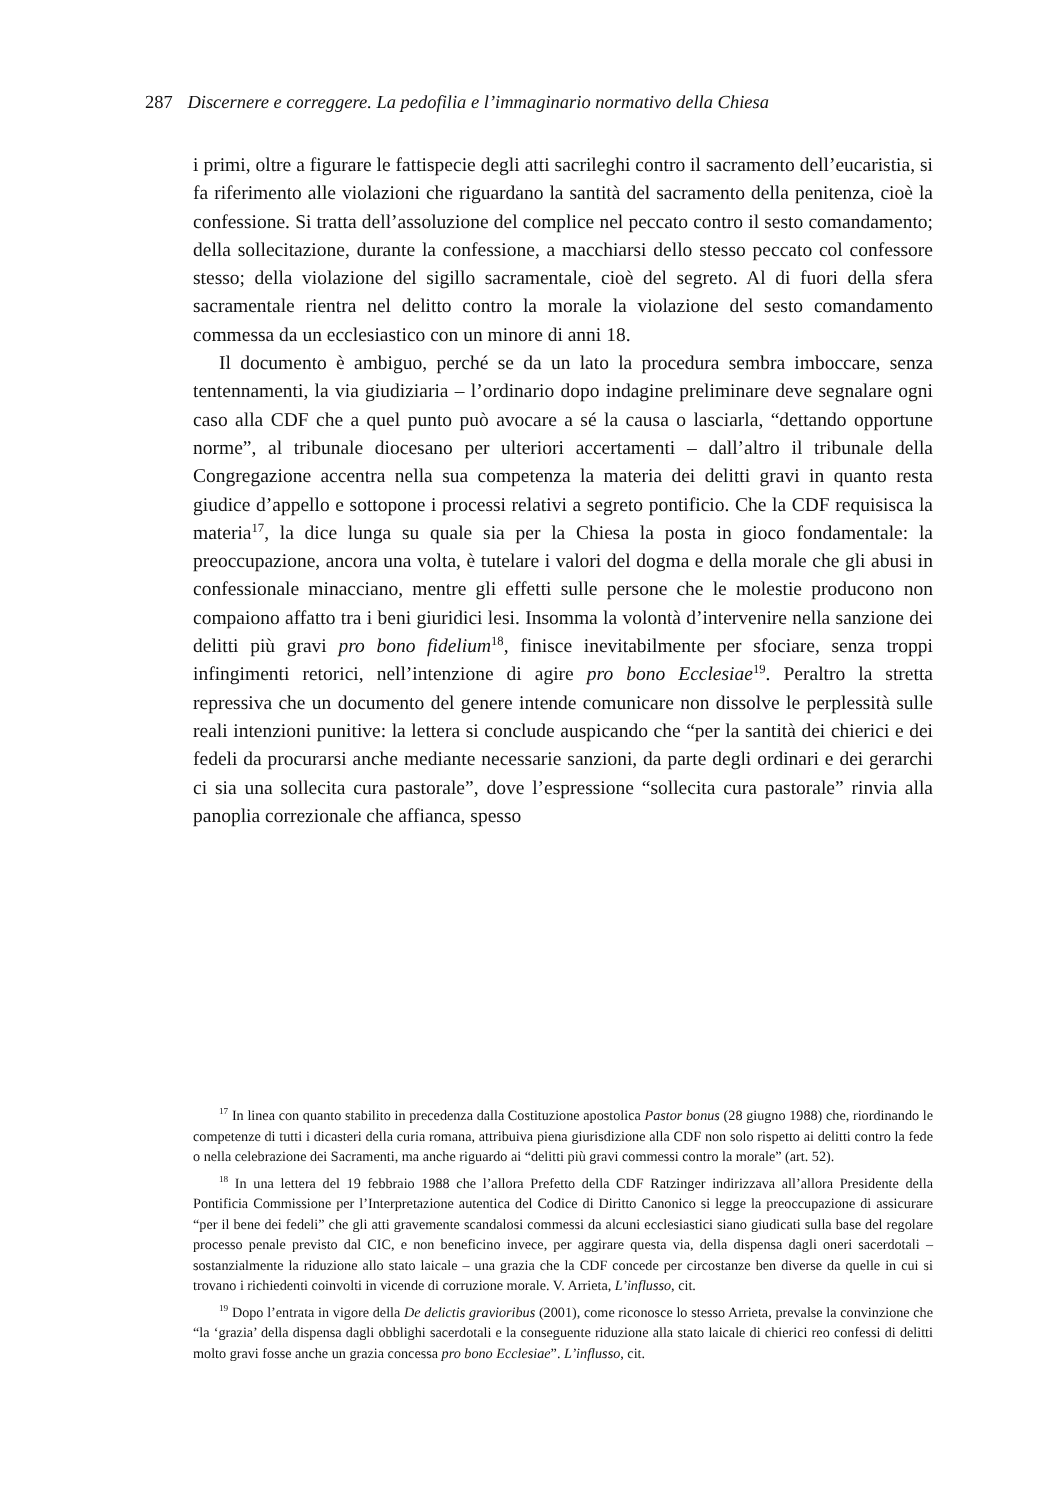287 Discernere e correggere. La pedofilia e l’immaginario normativo della Chiesa
i primi, oltre a figurare le fattispecie degli atti sacrileghi contro il sacramento dell’eucaristia, si fa riferimento alle violazioni che riguardano la santità del sacramento della penitenza, cioè la confessione. Si tratta dell’assoluzione del complice nel peccato contro il sesto comandamento; della sollecitazione, durante la confessione, a macchiarsi dello stesso peccato col confessore stesso; della violazione del sigillo sacramentale, cioè del segreto. Al di fuori della sfera sacramentale rientra nel delitto contro la morale la violazione del sesto comandamento commessa da un ecclesiastico con un minore di anni 18.
Il documento è ambiguo, perché se da un lato la procedura sembra imboccare, senza tentennamenti, la via giudiziaria – l’ordinario dopo indagine preliminare deve segnalare ogni caso alla CDF che a quel punto può avocare a sé la causa o lasciarla, “dettando opportune norme”, al tribunale diocesano per ulteriori accertamenti – dall’altro il tribunale della Congregazione accentra nella sua competenza la materia dei delitti gravi in quanto resta giudice d’appello e sottopone i processi relativi a segreto pontificio. Che la CDF requisisca la materia<sup>17</sup>, la dice lunga su quale sia per la Chiesa la posta in gioco fondamentale: la preoccupazione, ancora una volta, è tutelare i valori del dogma e della morale che gli abusi in confessionale minacciano, mentre gli effetti sulle persone che le molestie producono non compaiono affatto tra i beni giuridici lesi. Insomma la volontà d’intervenire nella sanzione dei delitti più gravi pro bono fidelium<sup>18</sup>, finisce inevitabilmente per sfociare, senza troppi infingimenti retorici, nell’intenzione di agire pro bono Ecclesiae<sup>19</sup>. Peraltro la stretta repressiva che un documento del genere intende comunicare non dissolve le perplessità sulle reali intenzioni punitive: la lettera si conclude auspicando che “per la santità dei chierici e dei fedeli da procurarsi anche mediante necessarie sanzioni, da parte degli ordinari e dei gerarchi ci sia una sollecita cura pastorale”, dove l’espressione “sollecita cura pastorale” rinvia alla panoplia correzionale che affianca, spesso
<sup>17</sup> In linea con quanto stabilito in precedenza dalla Costituzione apostolica Pastor bonus (28 giugno 1988) che, riordinando le competenze di tutti i dicasteri della curia romana, attribuiva piena giurisdizione alla CDF non solo rispetto ai delitti contro la fede o nella celebrazione dei Sacramenti, ma anche riguardo ai “delitti più gravi commessi contro la morale” (art. 52).
<sup>18</sup> In una lettera del 19 febbraio 1988 che l’allora Prefetto della CDF Ratzinger indirizzava all’allora Presidente della Pontificia Commissione per l’Interpretazione autentica del Codice di Diritto Canonico si legge la preoccupazione di assicurare “per il bene dei fedeli” che gli atti gravemente scandalosi commessi da alcuni ecclesiastici siano giudicati sulla base del regolare processo penale previsto dal CIC, e non beneficino invece, per aggirare questa via, della dispensa dagli oneri sacerdotali – sostanzialmente la riduzione allo stato laicale – una grazia che la CDF concede per circostanze ben diverse da quelle in cui si trovano i richiedenti coinvolti in vicende di corruzione morale. V. Arrieta, L’influsso, cit.
<sup>19</sup> Dopo l’entrata in vigore della De delictis gravioribus (2001), come riconosce lo stesso Arrieta, prevalse la convinzione che “la ‘grazia’ della dispensa dagli obblighi sacerdotali e la conseguente riduzione alla stato laicale di chierici reo confessi di delitti molto gravi fosse anche un grazia concessa pro bono Ecclesiae”. L’influsso, cit.